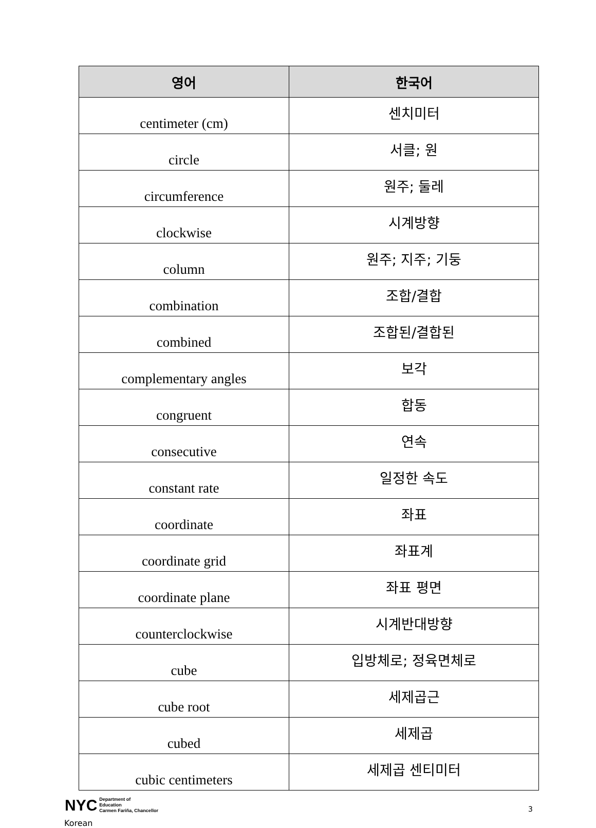| 영어 | 한국어 |
| --- | --- |
| centimeter (cm) | 센치미터 |
| circle | 서클; 원 |
| circumference | 원주; 둘레 |
| clockwise | 시계방향 |
| column | 원주; 지주; 기둥 |
| combination | 조합/결합 |
| combined | 조합된/결합된 |
| complementary angles | 보각 |
| congruent | 합동 |
| consecutive | 연속 |
| constant rate | 일정한 속도 |
| coordinate | 좌표 |
| coordinate grid | 좌표계 |
| coordinate plane | 좌표 평면 |
| counterclockwise | 시계반대방향 |
| cube | 입방체로; 정육면체로 |
| cube root | 세제곱근 |
| cubed | 세제곱 |
| cubic centimeters | 세제곱 센티미터 |
NYC Department of
Education
Carmen Fariña, Chancellor
3
Korean